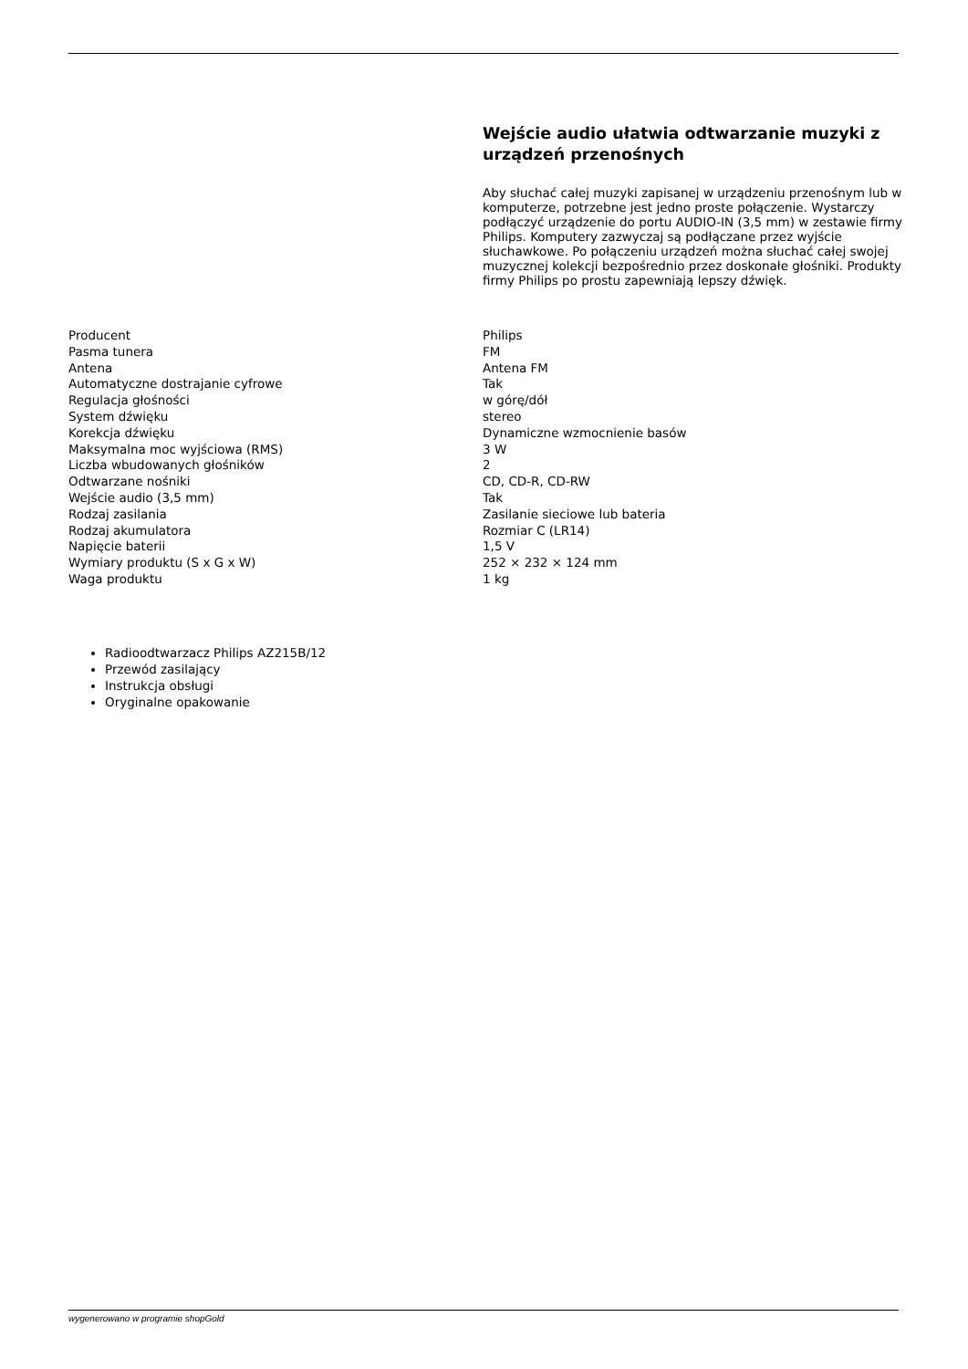Wejście audio ułatwia odtwarzanie muzyki z urządzeń przenośnych
Aby słuchać całej muzyki zapisanej w urządzeniu przenośnym lub w komputerze, potrzebne jest jedno proste połączenie. Wystarczy podłączyć urządzenie do portu AUDIO-IN (3,5 mm) w zestawie firmy Philips. Komputery zazwyczaj są podłączane przez wyjście słuchawkowe. Po połączeniu urządzeń można słuchać całej swojej muzycznej kolekcji bezpośrednio przez doskonałe głośniki. Produkty firmy Philips po prostu zapewniają lepszy dźwięk.
| Producent | Philips |
| Pasma tunera | FM |
| Antena | Antena FM |
| Automatyczne dostrajanie cyfrowe | Tak |
| Regulacja głośności | w górę/dół |
| System dźwięku | stereo |
| Korekcja dźwięku | Dynamiczne wzmocnienie basów |
| Maksymalna moc wyjściowa (RMS) | 3 W |
| Liczba wbudowanych głośników | 2 |
| Odtwarzane nośniki | CD, CD-R, CD-RW |
| Wejście audio (3,5 mm) | Tak |
| Rodzaj zasilania | Zasilanie sieciowe lub bateria |
| Rodzaj akumulatora | Rozmiar C (LR14) |
| Napięcie baterii | 1,5 V |
| Wymiary produktu (S x G x W) | 252 × 232 × 124 mm |
| Waga produktu | 1 kg |
Radioodtwarzacz Philips AZ215B/12
Przewód zasilający
Instrukcja obsługi
Oryginalne opakowanie
wygenerowano w programie shopGold